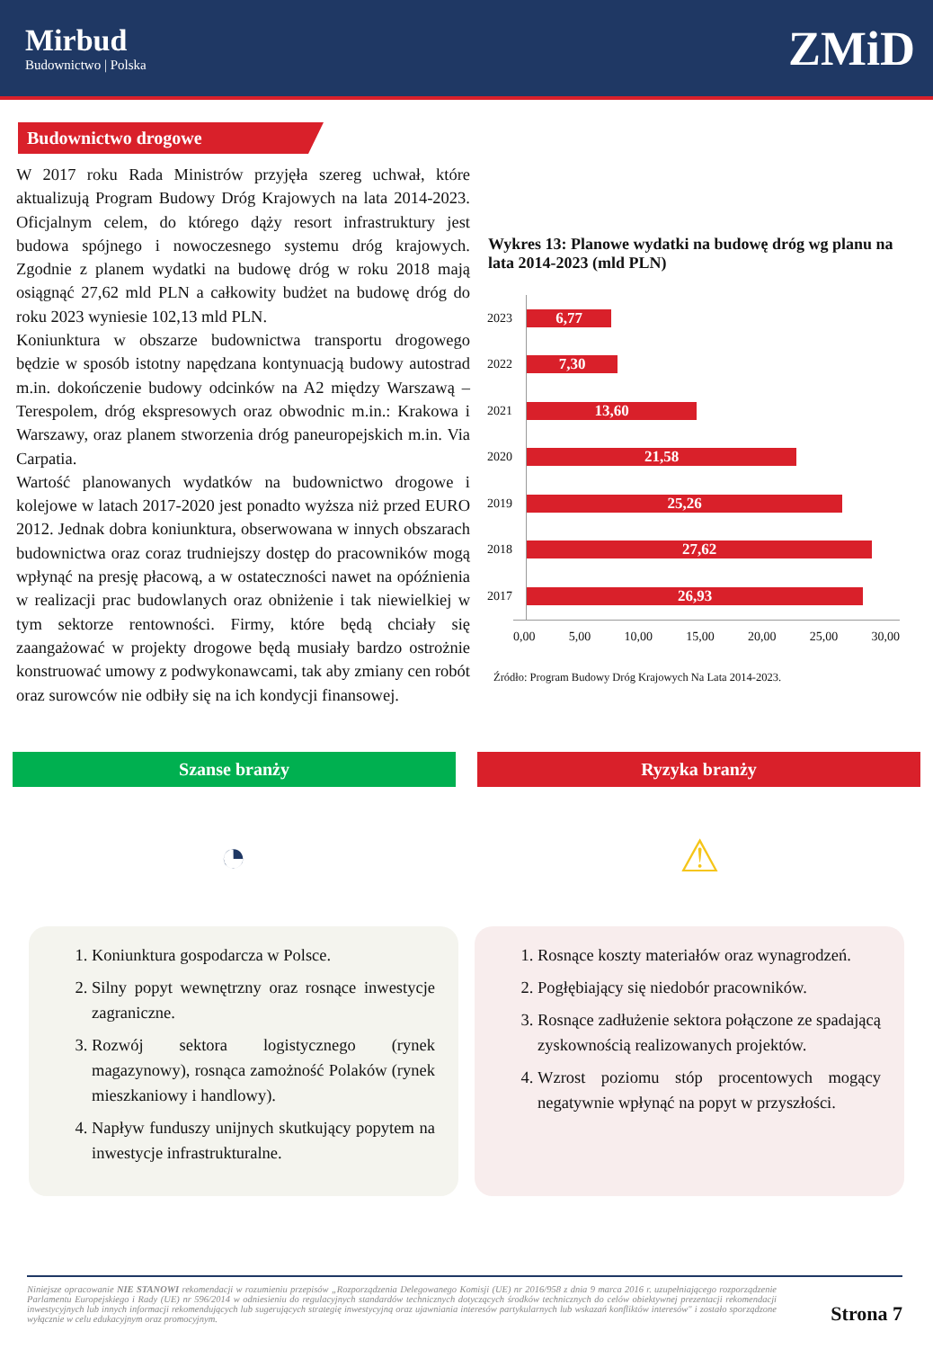Mirbud
Budownictwo | Polska
ZMiD
Budownictwo drogowe
W 2017 roku Rada Ministrów przyjęła szereg uchwał, które aktualizują Program Budowy Dróg Krajowych na lata 2014-2023. Oficjalnym celem, do którego dąży resort infrastruktury jest budowa spójnego i nowoczesnego systemu dróg krajowych. Zgodnie z planem wydatki na budowę dróg w roku 2018 mają osiągnąć 27,62 mld PLN a całkowity budżet na budowę dróg do roku 2023 wyniesie 102,13 mld PLN.
Koniunktura w obszarze budownictwa transportu drogowego będzie w sposób istotny napędzana kontynuacją budowy autostrad m.in. dokończenie budowy odcinków na A2 między Warszawą – Terespolem, dróg ekspresowych oraz obwodnic m.in.: Krakowa i Warszawy, oraz planem stworzenia dróg paneuropejskich m.in. Via Carpatia.
Wartość planowanych wydatków na budownictwo drogowe i kolejowe w latach 2017-2020 jest ponadto wyższa niż przed EURO 2012. Jednak dobra koniunktura, obserwowana w innych obszarach budownictwa oraz coraz trudniejszy dostęp do pracowników mogą wpłynąć na presję płacową, a w ostateczności nawet na opóźnienia w realizacji prac budowlanych oraz obniżenie i tak niewielkiej w tym sektorze rentowności. Firmy, które będą chciały się zaangażować w projekty drogowe będą musiały bardzo ostrożnie konstruować umowy z podwykonawcami, tak aby zmiany cen robót oraz surowców nie odbiły się na ich kondycji finansowej.
Wykres 13: Planowe wydatki na budowę dróg wg planu na lata 2014-2023 (mld PLN)
2023
6,77
2022
7,30
2021
13,60
2020
21,58
2019
25,26
2018
27,62
2017
26,93
0,00 5,00 10,00 15,00 20,00 25,00 30,00
Źródło: Program Budowy Dróg Krajowych Na Lata 2014-2023.
Szanse branży Ryzyka branży
◔ ⚠
1. Koniunktura gospodarcza w Polsce.
2. Silny popyt wewnętrzny oraz rosnące inwestycje zagraniczne.
3. Rozwój sektora logistycznego (rynek magazynowy), rosnąca zamożność Polaków (rynek mieszkaniowy i handlowy).
4. Napływ funduszy unijnych skutkujący popytem na inwestycje infrastrukturalne.
1. Rosnące koszty materiałów oraz wynagrodzeń.
2. Pogłębiający się niedobór pracowników.
3. Rosnące zadłużenie sektora połączone ze spadającą zyskownością realizowanych projektów.
4. Wzrost poziomu stóp procentowych mogący negatywnie wpłynąć na popyt w przyszłości.
Niniejsze opracowanie NIE STANOWI rekomendacji w rozumieniu przepisów „Rozporządzenia Delegowanego Komisji (UE) nr 2016/958 z dnia 9 marca 2016 r. uzupełniającego rozporządzenie Parlamentu Europejskiego i Rady (UE) nr 596/2014 w odniesieniu do regulacyjnych standardów technicznych dotyczących środków technicznych do celów obiektywnej prezentacji rekomendacji inwestycyjnych lub innych informacji rekomendujących lub sugerujących strategię inwestycyjną oraz ujawniania interesów partykularnych lub wskazań konfliktów interesów" i zostało sporządzone wyłącznie w celu edukacyjnym oraz promocyjnym.
Strona 7